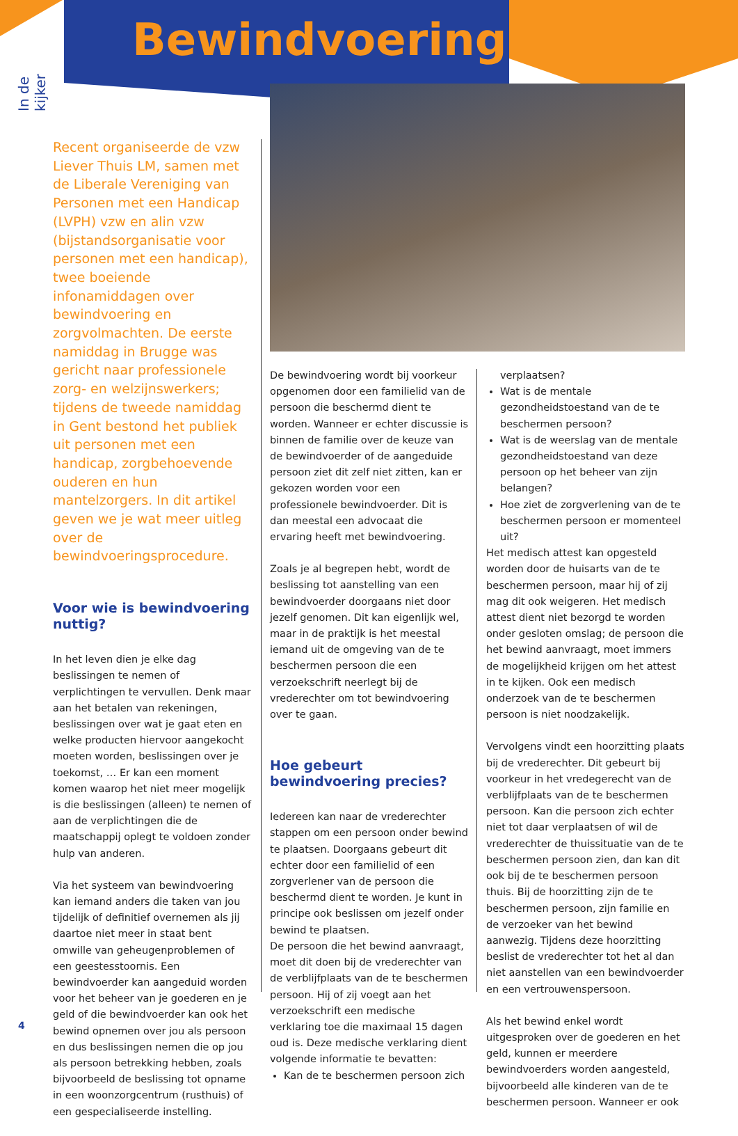Bewindvoering
In de kijker
Recent organiseerde de vzw Liever Thuis LM, samen met de Liberale Vereniging van Personen met een Handicap (LVPH) vzw en alin vzw (bijstandsorganisatie voor personen met een handicap), twee boeiende infonamiddagen over bewindvoering en zorgvolmachten. De eerste namiddag in Brugge was gericht naar professionele zorg- en welzijnswerkers; tijdens de tweede namiddag in Gent bestond het publiek uit personen met een handicap, zorgbehoevende ouderen en hun mantelzorgers. In dit artikel geven we je wat meer uitleg over de bewindvoeringsprocedure.
Voor wie is bewindvoering nuttig?
In het leven dien je elke dag beslissingen te nemen of verplichtingen te vervullen. Denk maar aan het betalen van rekeningen, beslissingen over wat je gaat eten en welke producten hiervoor aangekocht moeten worden, beslissingen over je toekomst, … Er kan een moment komen waarop het niet meer mogelijk is die beslissingen (alleen) te nemen of aan de verplichtingen die de maatschappij oplegt te voldoen zonder hulp van anderen.
Via het systeem van bewindvoering kan iemand anders die taken van jou tijdelijk of definitief overnemen als jij daartoe niet meer in staat bent omwille van geheugenproblemen of een geestesstoornis. Een bewindvoerder kan aangeduid worden voor het beheer van je goederen en je geld of die bewindvoerder kan ook het bewind opnemen over jou als persoon en dus beslissingen nemen die op jou als persoon betrekking hebben, zoals bijvoorbeeld de beslissing tot opname in een woonzorgcentrum (rusthuis) of een gespecialiseerde instelling.
De bewindvoering wordt bij voorkeur opgenomen door een familielid van de persoon die beschermd dient te worden. Wanneer er echter discussie is binnen de familie over de keuze van de bewindvoerder of de aangeduide persoon ziet dit zelf niet zitten, kan er gekozen worden voor een professionele bewindvoerder. Dit is dan meestal een advocaat die ervaring heeft met bewindvoering.
Zoals je al begrepen hebt, wordt de beslissing tot aanstelling van een bewindvoerder doorgaans niet door jezelf genomen. Dit kan eigenlijk wel, maar in de praktijk is het meestal iemand uit de omgeving van de te beschermen persoon die een verzoekschrift neerlegt bij de vrederechter om tot bewindvoering over te gaan.
Hoe gebeurt bewindvoering precies?
Iedereen kan naar de vrederechter stappen om een persoon onder bewind te plaatsen. Doorgaans gebeurt dit echter door een familielid of een zorgverlener van de persoon die beschermd dient te worden. Je kunt in principe ook beslissen om jezelf onder bewind te plaatsen.
De persoon die het bewind aanvraagt, moet dit doen bij de vrederechter van de verblijfplaats van de te beschermen persoon. Hij of zij voegt aan het verzoekschrift een medische verklaring toe die maximaal 15 dagen oud is. Deze medische verklaring dient volgende informatie te bevatten:
Kan de te beschermen persoon zich
verplaatsen?
Wat is de mentale gezondheidstoestand van de te beschermen persoon?
Wat is de weerslag van de mentale gezondheidstoestand van deze persoon op het beheer van zijn belangen?
Hoe ziet de zorgverlening van de te beschermen persoon er momenteel uit?
Het medisch attest kan opgesteld worden door de huisarts van de te beschermen persoon, maar hij of zij mag dit ook weigeren. Het medisch attest dient niet bezorgd te worden onder gesloten omslag; de persoon die het bewind aanvraagt, moet immers de mogelijkheid krijgen om het attest in te kijken. Ook een medisch onderzoek van de te beschermen persoon is niet noodzakelijk.
Vervolgens vindt een hoorzitting plaats bij de vrederechter. Dit gebeurt bij voorkeur in het vredegerecht van de verblijfplaats van de te beschermen persoon. Kan die persoon zich echter niet tot daar verplaatsen of wil de vrederechter de thuissituatie van de te beschermen persoon zien, dan kan dit ook bij de te beschermen persoon thuis. Bij de hoorzitting zijn de te beschermen persoon, zijn familie en de verzoeker van het bewind aanwezig. Tijdens deze hoorzitting beslist de vrederechter tot het al dan niet aanstellen van een bewindvoerder en een vertrouwenspersoon.
Als het bewind enkel wordt uitgesproken over de goederen en het geld, kunnen er meerdere bewindvoerders worden aangesteld, bijvoorbeeld alle kinderen van de te beschermen persoon. Wanneer er ook
4